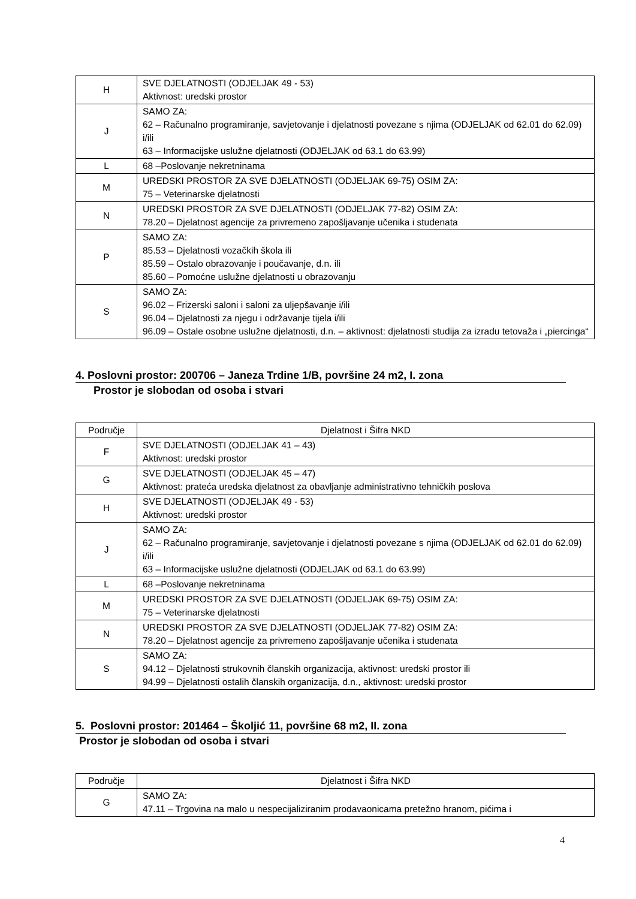| H | SVE DJELATNOSTI (ODJELJAK 49 - 53) Aktivnost: uredski prostor |
| J | SAMO ZA: 62 – Računalno programiranje, savjetovanje i djelatnosti povezane s njima (ODJELJAK od 62.01 do 62.09) i/ili 63 – Informacijske uslužne djelatnosti (ODJELJAK od 63.1 do 63.99) |
| L | 68 –Poslovanje nekretninama |
| M | UREDSKI PROSTOR ZA SVE DJELATNOSTI (ODJELJAK 69-75) OSIM ZA: 75 – Veterinarske djelatnosti |
| N | UREDSKI PROSTOR ZA SVE DJELATNOSTI (ODJELJAK 77-82) OSIM ZA: 78.20 – Djelatnost agencije za privremeno zapošljavanje učenika i studenata |
| P | SAMO ZA: 85.53 – Djelatnosti vozačkih škola ili 85.59 – Ostalo obrazovanje i poučavanje, d.n. ili 85.60 – Pomoćne uslužne djelatnosti u obrazovanju |
| S | SAMO ZA: 96.02 – Frizerski saloni i saloni za uljepšavanje i/ili 96.04 – Djelatnosti za njegu i održavanje tijela i/ili 96.09 – Ostale osobne uslužne djelatnosti, d.n. – aktivnost: djelatnosti studija za izradu tetovaža i „piercinga“ |
4. Poslovni prostor: 200706 – Janeza Trdine 1/B, površine 24 m2, I. zona
Prostor je slobodan od osoba i stvari
| Područje | Djelatnost i Šifra NKD |
| --- | --- |
| F | SVE DJELATNOSTI (ODJELJAK 41 – 43) Aktivnost: uredski prostor |
| G | SVE DJELATNOSTI (ODJELJAK 45 – 47) Aktivnost: prateća uredska djelatnost za obavljanje administrativno tehničkih poslova |
| H | SVE DJELATNOSTI (ODJELJAK 49 - 53) Aktivnost: uredski prostor |
| J | SAMO ZA: 62 – Računalno programiranje, savjetovanje i djelatnosti povezane s njima (ODJELJAK od 62.01 do 62.09) i/ili 63 – Informacijske uslužne djelatnosti (ODJELJAK od 63.1 do 63.99) |
| L | 68 –Poslovanje nekretninama |
| M | UREDSKI PROSTOR ZA SVE DJELATNOSTI (ODJELJAK 69-75) OSIM ZA: 75 – Veterinarske djelatnosti |
| N | UREDSKI PROSTOR ZA SVE DJELATNOSTI (ODJELJAK 77-82) OSIM ZA: 78.20 – Djelatnost agencije za privremeno zapošljavanje učenika i studenata |
| S | SAMO ZA: 94.12 – Djelatnosti strukovnih članskih organizacija, aktivnost: uredski prostor ili 94.99 – Djelatnosti ostalih članskih organizacija, d.n., aktivnost: uredski prostor |
5. Poslovni prostor: 201464 – Školjić 11, površine 68 m2, II. zona
Prostor je slobodan od osoba i stvari
| Područje | Djelatnost i Šifra NKD |
| --- | --- |
| G | SAMO ZA: 47.11 – Trgovina na malo u nespecijaliziranim prodavaonicama pretežno hranom, pićima i |
4